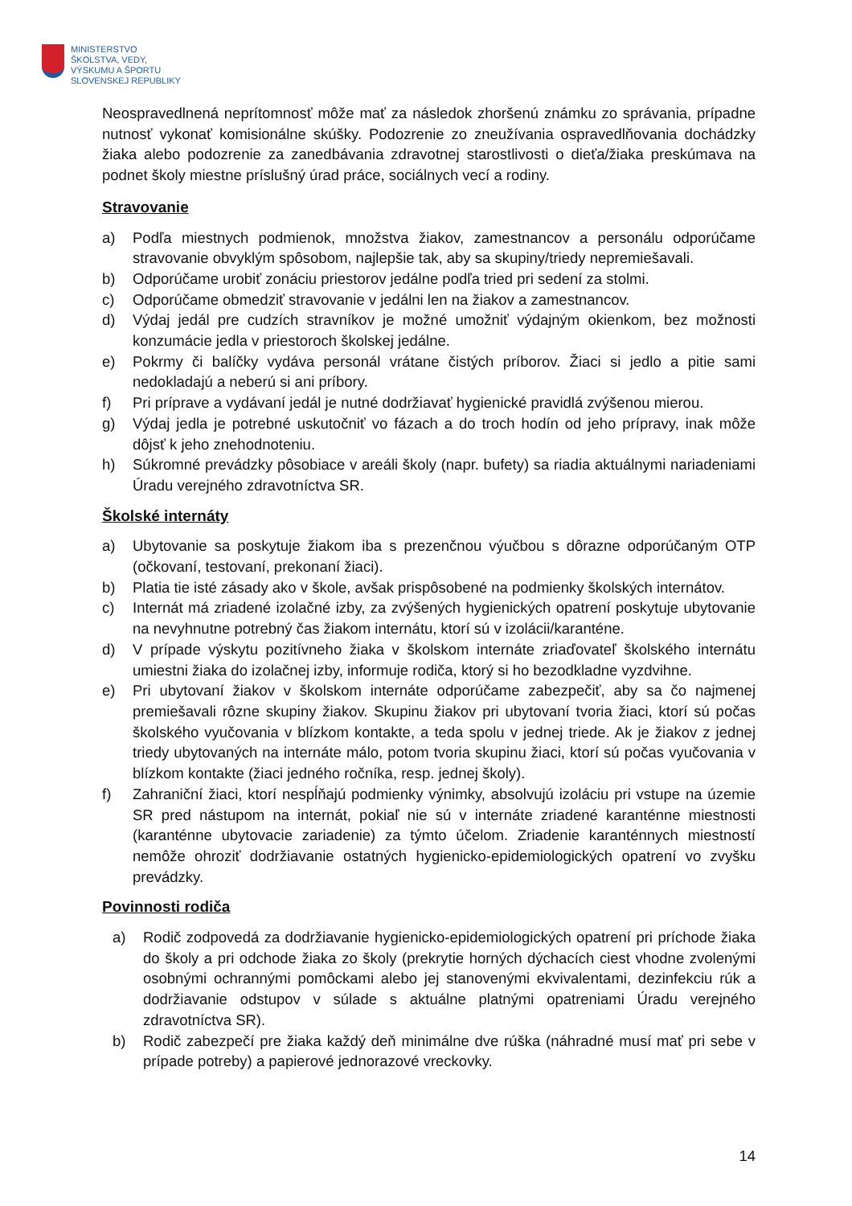MINISTERSTVO
ŠKOLSTVA, VEDY,
VÝSKUMU A ŠPORTU
SLOVENSKEJ REPUBLIKY
Neospravedlnená neprítomnosť môže mať za následok zhoršenú známku zo správania, prípadne nutnosť vykonať komisionálne skúšky. Podozrenie zo zneužívania ospravedlňovania dochádzky žiaka alebo podozrenie za zanedbávania zdravotnej starostlivosti o dieťa/žiaka preskúmava na podnet školy miestne príslušný úrad práce, sociálnych vecí a rodiny.
Stravovanie
a) Podľa miestnych podmienok, množstva žiakov, zamestnancov a personálu odporúčame stravovanie obvyklým spôsobom, najlepšie tak, aby sa skupiny/triedy nepremiešavali.
b) Odporúčame urobiť zonáciu priestorov jedálne podľa tried pri sedení za stolmi.
c) Odporúčame obmedziť stravovanie v jedálni len na žiakov a zamestnancov.
d) Výdaj jedál pre cudzích stravníkov je možné umožniť výdajným okienkom, bez možnosti konzumácie jedla v priestoroch školskej jedálne.
e) Pokrmy či balíčky vydáva personál vrátane čistých príborov. Žiaci si jedlo a pitie sami nedokladajú a neberú si ani príbory.
f) Pri príprave a vydávaní jedál je nutné dodržiavať hygienické pravidlá zvýšenou mierou.
g) Výdaj jedla je potrebné uskutočniť vo fázach a do troch hodín od jeho prípravy, inak môže dôjsť k jeho znehodnoteniu.
h) Súkromné prevádzky pôsobiace v areáli školy (napr. bufety) sa riadia aktuálnymi nariadeniami Úradu verejného zdravotníctva SR.
Školské internáty
a) Ubytovanie sa poskytuje žiakom iba s prezenčnou výučbou s dôrazne odporúčaným OTP (očkovaní, testovaní, prekonaní žiaci).
b) Platia tie isté zásady ako v škole, avšak prispôsobené na podmienky školských internátov.
c) Internát má zriadené izolačné izby, za zvýšených hygienických opatrení poskytuje ubytovanie na nevyhnutne potrebný čas žiakom internátu, ktorí sú v izolácii/karanténe.
d) V prípade výskytu pozitívneho žiaka v školskom internáte zriaďovateľ školského internátu umiestni žiaka do izolačnej izby, informuje rodiča, ktorý si ho bezodkladne vyzdvihne.
e) Pri ubytovaní žiakov v školskom internáte odporúčame zabezpečiť, aby sa čo najmenej premiešavali rôzne skupiny žiakov. Skupinu žiakov pri ubytovaní tvoria žiaci, ktorí sú počas školského vyučovania v blízkom kontakte, a teda spolu v jednej triede. Ak je žiakov z jednej triedy ubytovaných na internáte málo, potom tvoria skupinu žiaci, ktorí sú počas vyučovania v blízkom kontakte (žiaci jedného ročníka, resp. jednej školy).
f) Zahraniční žiaci, ktorí nespĺňajú podmienky výnimky, absolvujú izoláciu pri vstupe na územie SR pred nástupom na internát, pokiaľ nie sú v internáte zriadené karanténne miestnosti (karanténne ubytovacie zariadenie) za týmto účelom. Zriadenie karanténnych miestností nemôže ohroziť dodržiavanie ostatných hygienicko-epidemiologických opatrení vo zvyšku prevádzky.
Povinnosti rodiča
a) Rodič zodpovedá za dodržiavanie hygienicko-epidemiologických opatrení pri príchode žiaka do školy a pri odchode žiaka zo školy (prekrytie horných dýchacích ciest vhodne zvolenými osobnými ochrannými pomôckami alebo jej stanovenými ekvivalentami, dezinfekciu rúk a dodržiavanie odstupov v súlade s aktuálne platnými opatreniami Úradu verejného zdravotníctva SR).
b) Rodič zabezpečí pre žiaka každý deň minimálne dve rúška (náhradné musí mať pri sebe v prípade potreby) a papierové jednorazové vreckovky.
14